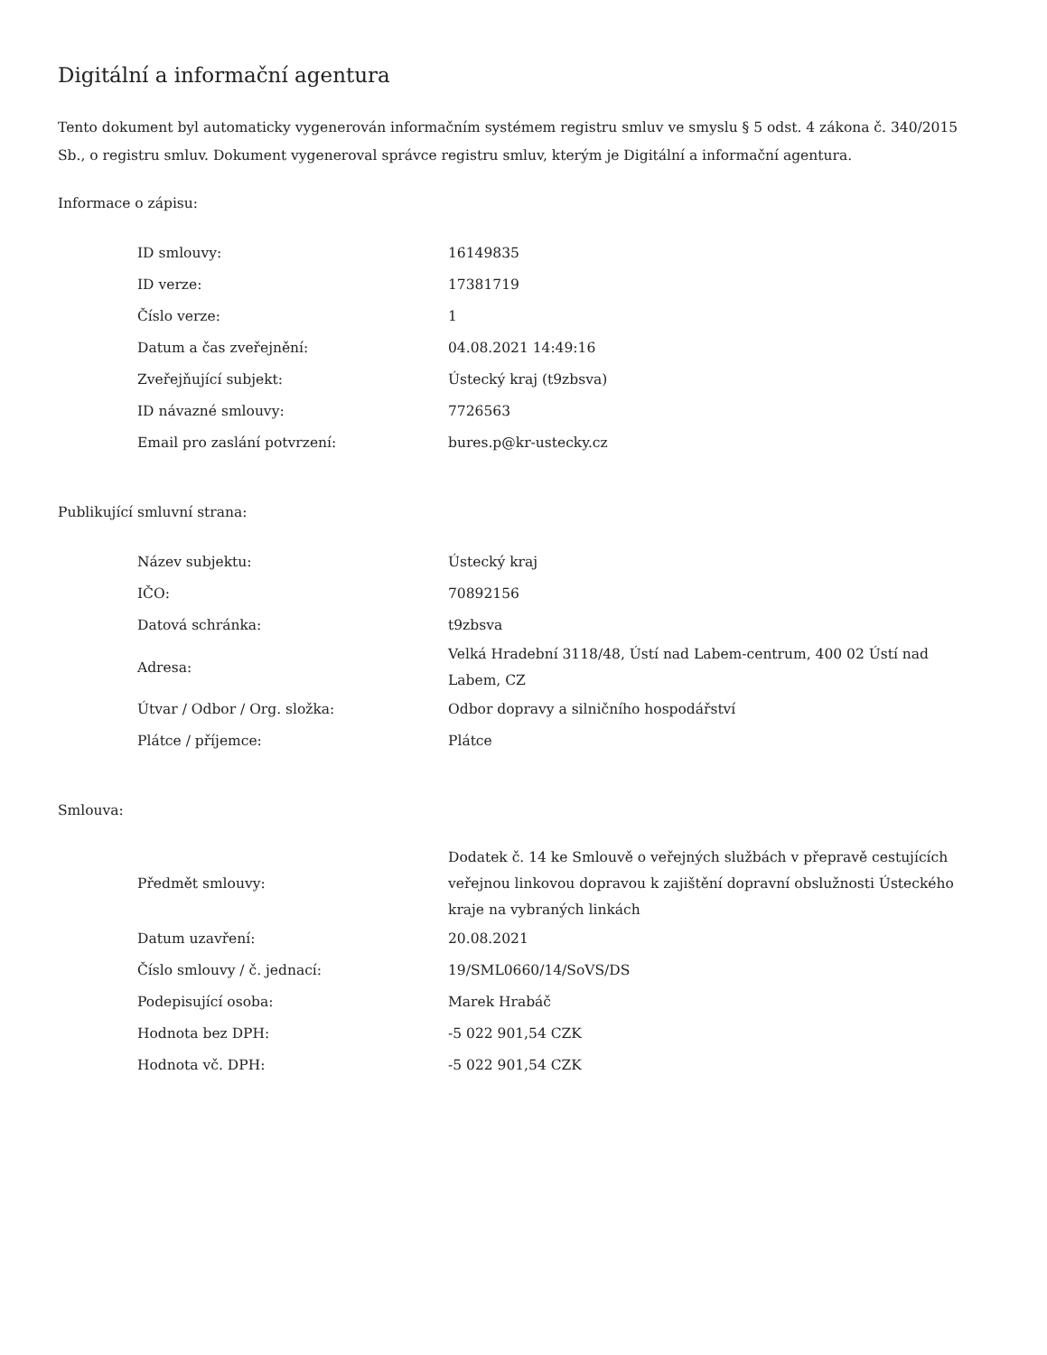Digitální a informační agentura
Tento dokument byl automaticky vygenerován informačním systémem registru smluv ve smyslu § 5 odst. 4 zákona č. 340/2015 Sb., o registru smluv. Dokument vygeneroval správce registru smluv, kterým je Digitální a informační agentura.
Informace o zápisu:
| ID smlouvy: | 16149835 |
| ID verze: | 17381719 |
| Číslo verze: | 1 |
| Datum a čas zveřejnění: | 04.08.2021 14:49:16 |
| Zveřejňující subjekt: | Ústecký kraj (t9zbsva) |
| ID návazné smlouvy: | 7726563 |
| Email pro zaslání potvrzení: | bures.p@kr-ustecky.cz |
Publikující smluvní strana:
| Název subjektu: | Ústecký kraj |
| IČO: | 70892156 |
| Datová schránka: | t9zbsva |
| Adresa: | Velká Hradební 3118/48, Ústí nad Labem-centrum, 400 02 Ústí nad Labem, CZ |
| Útvar / Odbor / Org. složka: | Odbor dopravy a silničního hospodářství |
| Plátce / příjemce: | Plátce |
Smlouva:
| Předmět smlouvy: | Dodatek č. 14 ke Smlouvě o veřejných službách v přepravě cestujících veřejnou linkovou dopravou k zajištění dopravní obslužnosti Ústeckého kraje na vybraných linkách |
| Datum uzavření: | 20.08.2021 |
| Číslo smlouvy / č. jednací: | 19/SML0660/14/SoVS/DS |
| Podepisující osoba: | Marek Hrabáč |
| Hodnota bez DPH: | -5 022 901,54 CZK |
| Hodnota vč. DPH: | -5 022 901,54 CZK |